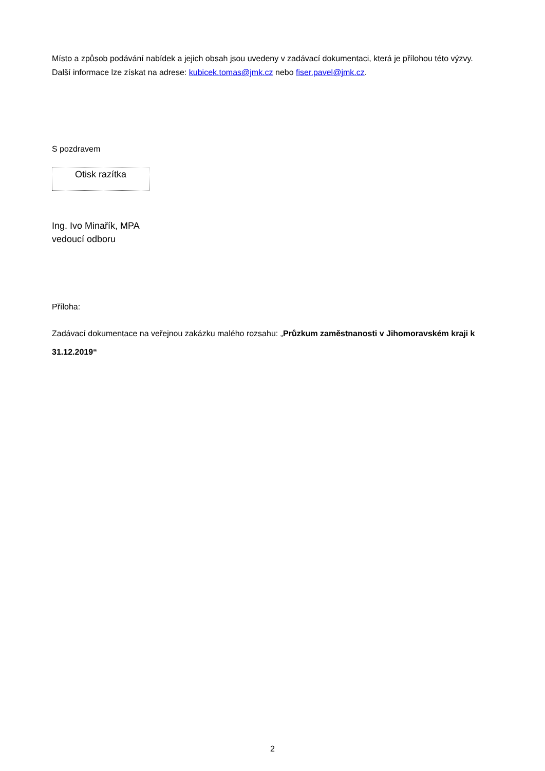Místo a způsob podávání nabídek a jejich obsah jsou uvedeny v zadávací dokumentaci, která je přílohou této výzvy. Další informace lze získat na adrese: kubicek.tomas@jmk.cz nebo fiser.pavel@jmk.cz.
S pozdravem
Otisk razítka
Ing. Ivo Minařík, MPA
vedoucí odboru
Příloha:
Zadávací dokumentace na veřejnou zakázku malého rozsahu: „Průzkum zaměstnanosti v Jihomoravském kraji k 31.12.2019“
2